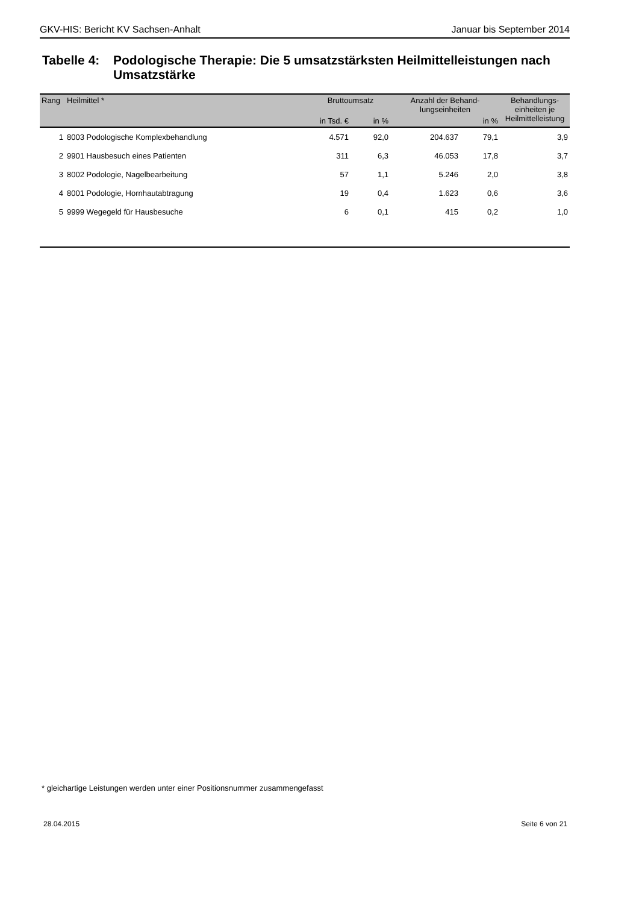GKV-HIS: Bericht KV Sachsen-Anhalt Januar bis September 2014
Tabelle 4:
Podologische Therapie: Die 5 umsatzstärksten Heilmittelleistungen nach Umsatzstärke
| Rang | Heilmittel * | Bruttoumsatz | | Anzahl der Behand- lungseinheiten | | Behandlungs- einheiten je Heilmittelleistung |
| --- | --- | --- | --- | --- | --- | --- |
| | | in Tsd. € | in % | | in % | |
| 1 | 8003 Podologische Komplexbehandlung | 4.571 | 92,0 | 204.637 | 79,1 | 3,9 |
| 2 | 9901 Hausbesuch eines Patienten | 311 | 6,3 | 46.053 | 17,8 | 3,7 |
| 3 | 8002 Podologie, Nagelbearbeitung | 57 | 1,1 | 5.246 | 2,0 | 3,8 |
| 4 | 8001 Podologie, Hornhautabtragung | 19 | 0,4 | 1.623 | 0,6 | 3,6 |
| 5 | 9999 Wegegeld für Hausbesuche | 6 | 0,1 | 415 | 0,2 | 1,0 |
* gleichartige Leistungen werden unter einer Positionsnummer zusammengefasst
28.04.2015 Seite 6 von 21